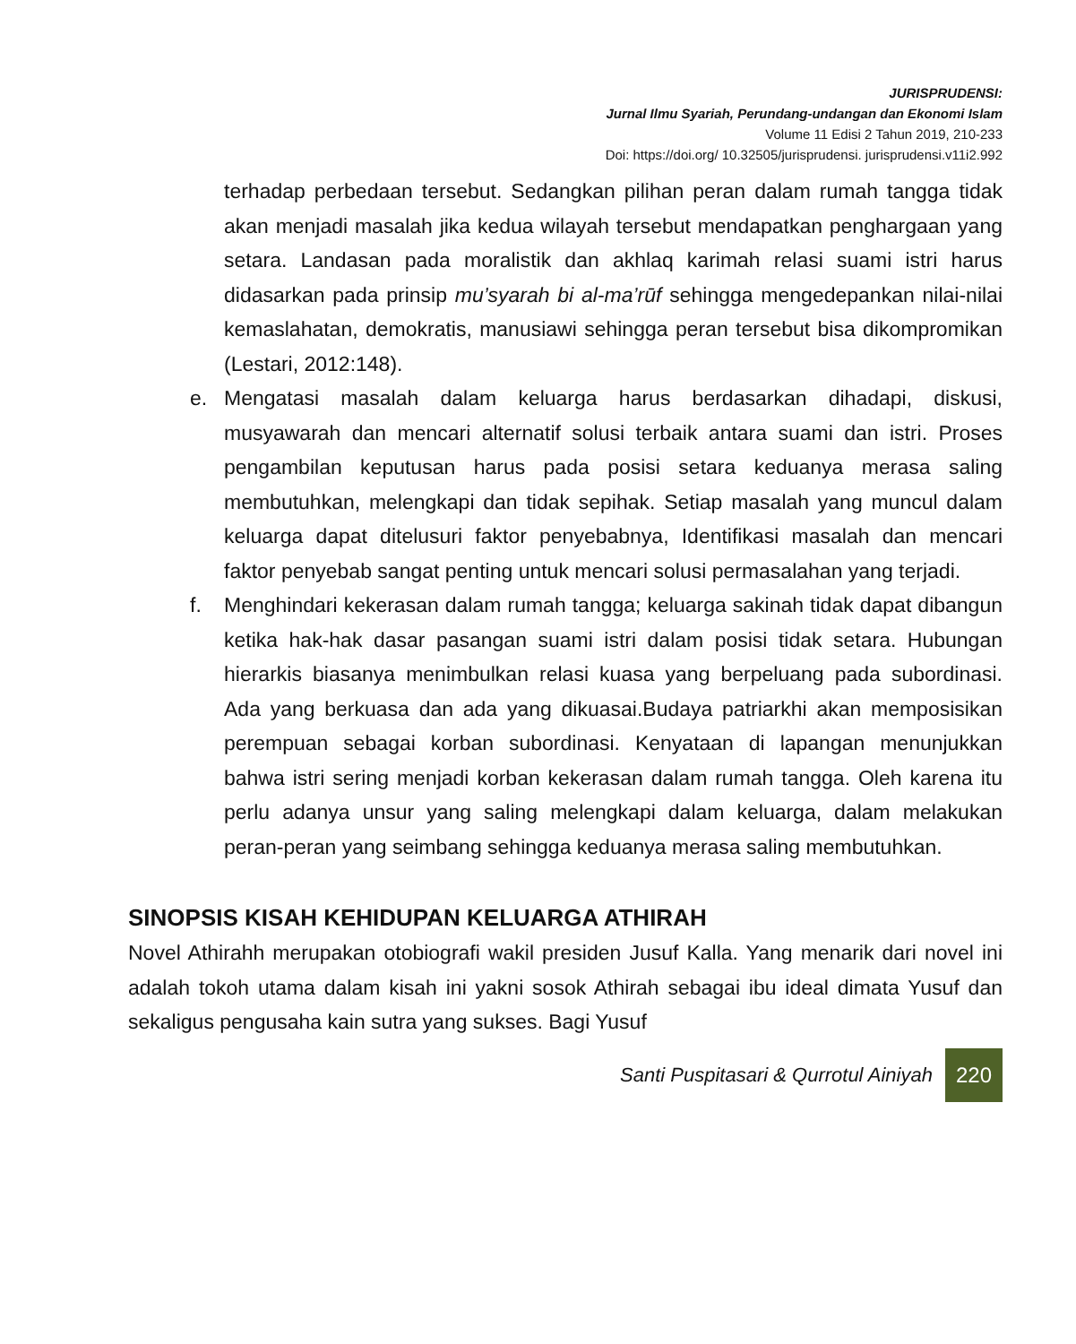JURISPRUDENSI:
Jurnal Ilmu Syariah, Perundang-undangan dan Ekonomi Islam
Volume 11 Edisi 2 Tahun 2019, 210-233
Doi: https://doi.org/ 10.32505/jurisprudensi. jurisprudensi.v11i2.992
terhadap perbedaan tersebut. Sedangkan pilihan peran dalam rumah tangga tidak akan menjadi masalah jika kedua wilayah tersebut mendapatkan penghargaan yang setara. Landasan pada moralistik dan akhlaq karimah relasi suami istri harus didasarkan pada prinsip mu’syarah bi al-ma’rūf sehingga mengedepankan nilai-nilai kemaslahatan, demokratis, manusiawi sehingga peran tersebut bisa dikompromikan (Lestari, 2012:148).
e. Mengatasi masalah dalam keluarga harus berdasarkan dihadapi, diskusi, musyawarah dan mencari alternatif solusi terbaik antara suami dan istri. Proses pengambilan keputusan harus pada posisi setara keduanya merasa saling membutuhkan, melengkapi dan tidak sepihak. Setiap masalah yang muncul dalam keluarga dapat ditelusuri faktor penyebabnya, Identifikasi masalah dan mencari faktor penyebab sangat penting untuk mencari solusi permasalahan yang terjadi.
f. Menghindari kekerasan dalam rumah tangga; keluarga sakinah tidak dapat dibangun ketika hak-hak dasar pasangan suami istri dalam posisi tidak setara. Hubungan hierarkis biasanya menimbulkan relasi kuasa yang berpeluang pada subordinasi. Ada yang berkuasa dan ada yang dikuasai.Budaya patriarkhi akan memposisikan perempuan sebagai korban subordinasi. Kenyataan di lapangan menunjukkan bahwa istri sering menjadi korban kekerasan dalam rumah tangga. Oleh karena itu perlu adanya unsur yang saling melengkapi dalam keluarga, dalam melakukan peran-peran yang seimbang sehingga keduanya merasa saling membutuhkan.
SINOPSIS KISAH KEHIDUPAN KELUARGA ATHIRAH
Novel Athirahh merupakan otobiografi wakil presiden Jusuf Kalla. Yang menarik dari novel ini adalah tokoh utama dalam kisah ini yakni sosok Athirah sebagai ibu ideal dimata Yusuf dan sekaligus pengusaha kain sutra yang sukses. Bagi Yusuf
Santi Puspitasari & Qurrotul Ainiyah 220